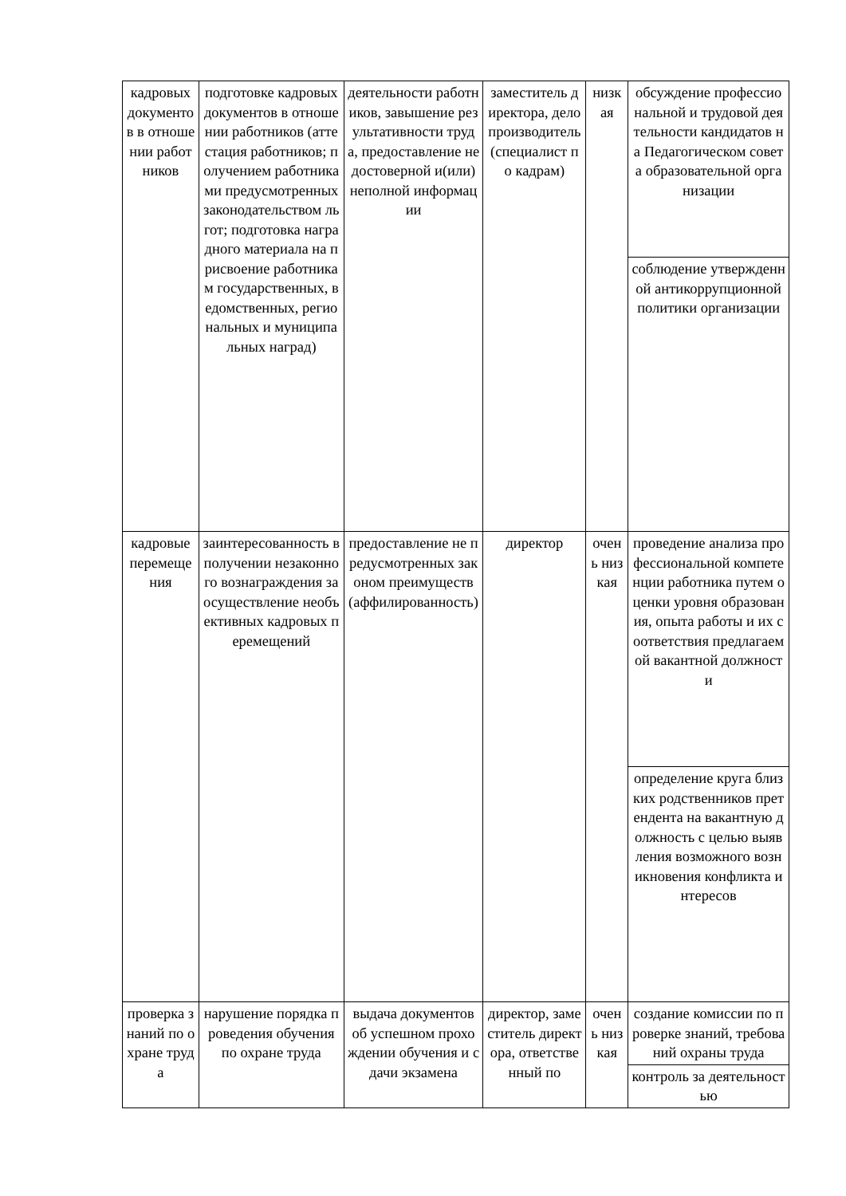| кадровых документов в отношении работников | подготовке кадровых документов в отношении работников (аттестация работников; получением работниками предусмотренных законодательством льгот; подготовка наградного материала на присвоение работникам государственных, ведомственных, региональных и муниципальных наград) | деятельности работников, завышение результативности труда, предоставление недостоверной и(или) неполной информации | заместитель директора, делопроизводитель (специалист по кадрам) | низкая | обсуждение профессиональной и трудовой деятельности кандидатов на Педагогическом совета образовательной организации |
| | | | | | соблюдение утвержденной антикоррупционной политики организации |
| кадровые перемещения | заинтересованность в получении незаконного вознаграждения за осуществление необъективных кадровых перемещений | предоставление не предусмотренных законом преимуществ (аффилированность) | директор | очень низкая | проведение анализа профессиональной компетенции работника путем оценки уровня образования, опыта работы и их соответствия предлагаемой вакантной должности |
| | | | | | определение круга близких родственников претендента на вакантную должность с целью выявления возможного возникновения конфликта интересов |
| проверка знаний по охране труда | нарушение порядка проведения обучения по охране труда | выдача документов об успешном прохождении обучения и сдачи экзамена | директор, заместитель директора, ответственный по | очень низкая | создание комиссии по проверке знаний, требований охраны труда |
| | | | | | контроль за деятельностью |